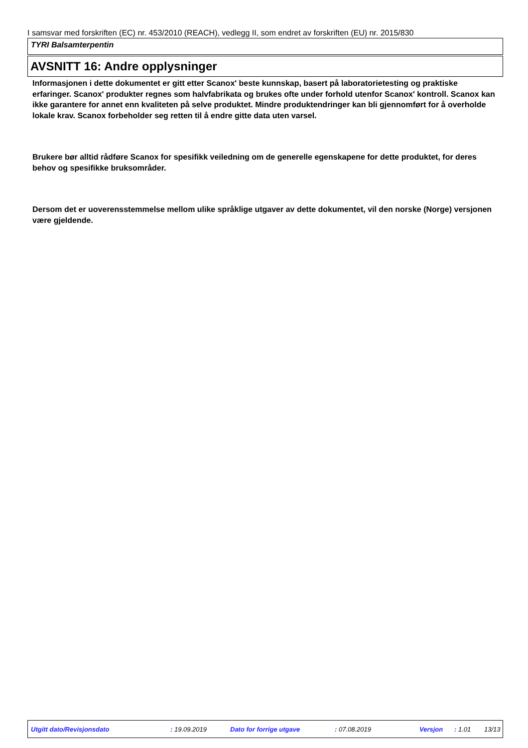I samsvar med forskriften (EC) nr. 453/2010 (REACH), vedlegg II, som endret av forskriften (EU) nr. 2015/830
TYRI Balsamterpentin
AVSNITT 16: Andre opplysninger
Informasjonen i dette dokumentet er gitt etter Scanox' beste kunnskap, basert på laboratorietesting og praktiske erfaringer. Scanox' produkter regnes som halvfabrikata og brukes ofte under forhold utenfor Scanox' kontroll. Scanox kan ikke garantere for annet enn kvaliteten på selve produktet. Mindre produktendringer kan bli gjennomført for å overholde lokale krav. Scanox forbeholder seg retten til å endre gitte data uten varsel.
Brukere bør alltid rådføre Scanox for spesifikk veiledning om de generelle egenskapene for dette produktet, for deres behov og spesifikke bruksområder.
Dersom det er uoverensstemmelse mellom ulike språklige utgaver av dette dokumentet, vil den norske (Norge) versjonen være gjeldende.
Utgitt dato/Revisjonsdato : 19.09.2019 Dato for forrige utgave : 07.08.2019 Versjon : 1.01 13/13